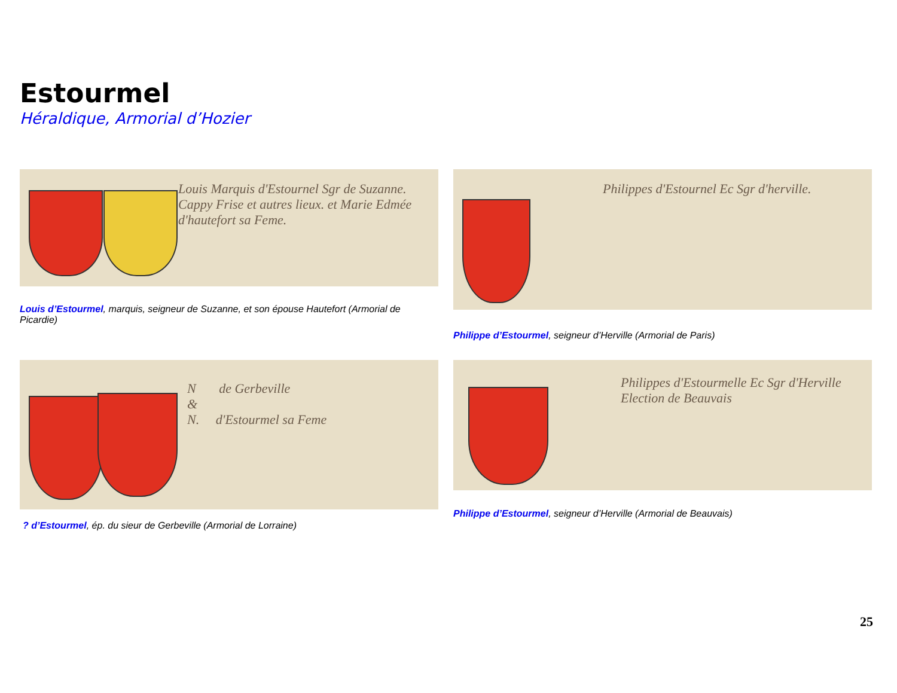Estourmel
Héraldique, Armorial d’Hozier
Louis Marquis d'Estournel Sgr de Suzanne. Cappy Frise et autres lieux. et Marie Edmée d'hautefort sa Feme.
Louis d’Estourmel, marquis, seigneur de Suzanne, et son épouse Hautefort (Armorial de Picardie)
Philippes d'Estournel Ec Sgr d'herville.
Philippe d’Estourmel, seigneur d’Herville (Armorial de Paris)
N de Gerbeville
&
N. d'Estourmel sa Feme
? d’Estourmel, ép. du sieur de Gerbeville (Armorial de Lorraine)
Philippes d'Estourmelle Ec Sgr d'Herville
Election de Beauvais
Philippe d’Estourmel, seigneur d’Herville (Armorial de Beauvais)
25